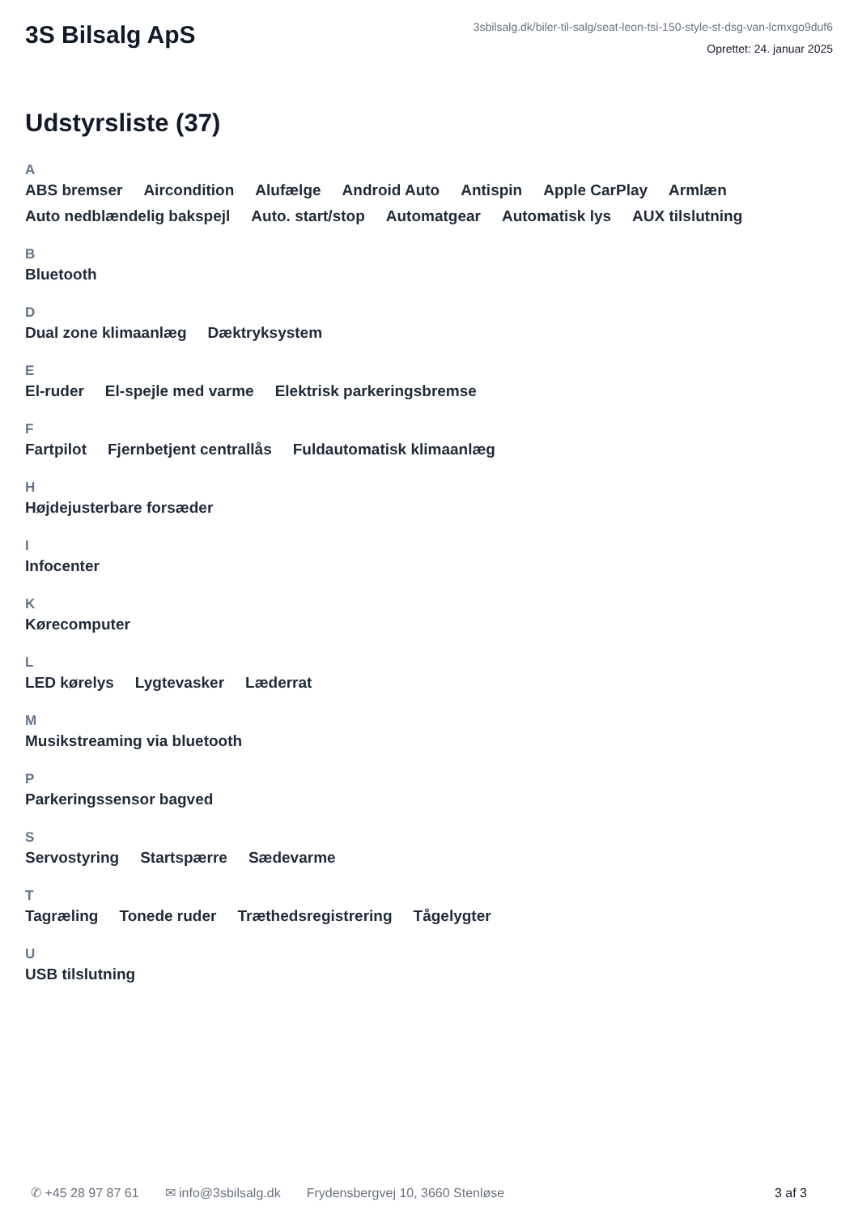3S Bilsalg ApS
3sbilsalg.dk/biler-til-salg/seat-leon-tsi-150-style-st-dsg-van-lcmxgo9duf6
Oprettet: 24. januar 2025
Udstyrsliste (37)
A
ABS bremser Aircondition Alufælge Android Auto Antispin Apple CarPlay Armlæn Auto nedblændelig bakspejl Auto. start/stop Automatgear Automatisk lys AUX tilslutning
B
Bluetooth
D
Dual zone klimaanlæg Dæktryksystem
E
El-ruder El-spejle med varme Elektrisk parkeringsbremse
F
Fartpilot Fjernbetjent centrallås Fuldautomatisk klimaanlæg
H
Højdejusterbare forsæder
I
Infocenter
K
Kørecomputer
L
LED kørelys Lygtevasker Læderrat
M
Musikstreaming via bluetooth
P
Parkeringssensor bagved
S
Servostyring Startspærre Sædevarme
T
Tagræling Tonede ruder Træthedsregistrering Tågelygter
U
USB tilslutning
✆ +45 28 97 87 61 ✉ info@3sbilsalg.dk Frydensbergvej 10, 3660 Stenløse 3 af 3